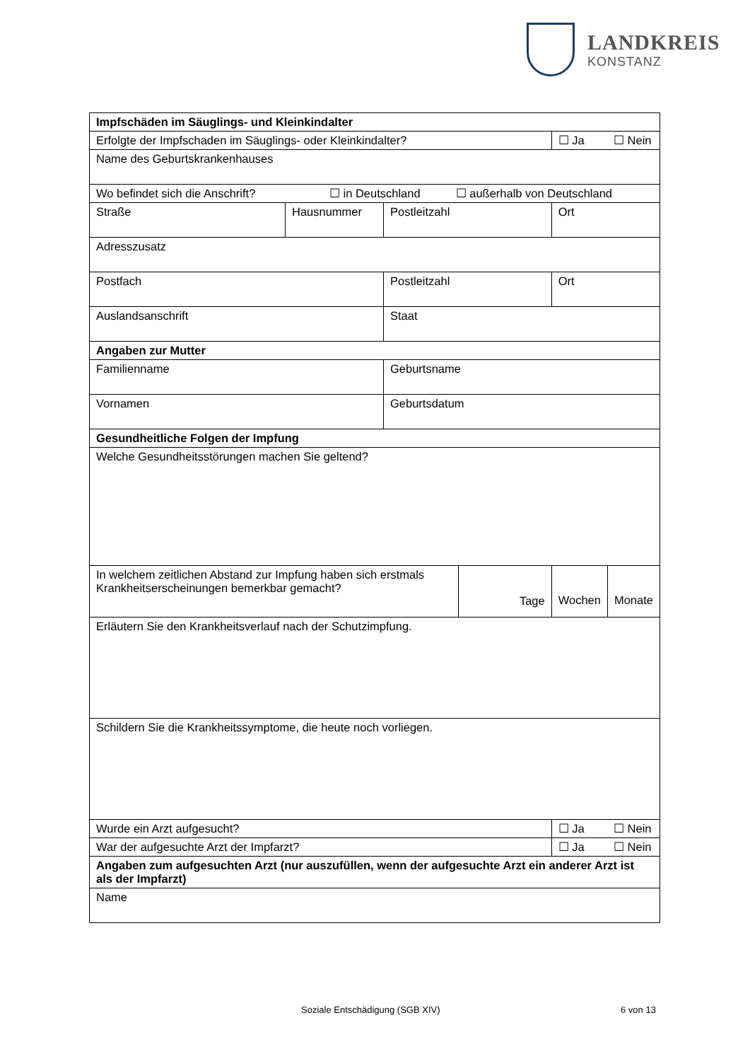LANDKREIS
KONSTANZ
| Impfschäden im Säuglings- und Kleinkindalter | | | | |
| Erfolgte der Impfschaden im Säuglings- oder Kleinkindalter? | | | | ☐ Ja ☐ Nein |
| Name des Geburtskrankenhauses | | | | |
| Wo befindet sich die Anschrift? ☐ in Deutschland ☐ außerhalb von Deutschland | | | | |
| Straße | Hausnummer | Postleitzahl | | Ort |
| Adresszusatz | | | | |
| Postfach | | Postleitzahl | | Ort |
| Auslandsanschrift | | Staat | | |
| Angaben zur Mutter | | | | |
| Familienname | | Geburtsname | | |
| Vornamen | | Geburtsdatum | | |
| Gesundheitliche Folgen der Impfung | | | | |
| Welche Gesundheitsstörungen machen Sie geltend? | | | | |
| In welchem zeitlichen Abstand zur Impfung haben sich erstmals Krankheitserscheinungen bemerkbar gemacht? | | | Tage | Wochen Monate |
| Erläutern Sie den Krankheitsverlauf nach der Schutzimpfung. | | | | |
| Schildern Sie die Krankheitssymptome, die heute noch vorliegen. | | | | |
| Wurde ein Arzt aufgesucht? | | | | ☐ Ja ☐ Nein |
| War der aufgesuchte Arzt der Impfarzt? | | | | ☐ Ja ☐ Nein |
| Angaben zum aufgesuchten Arzt (nur auszufüllen, wenn der aufgesuchte Arzt ein anderer Arzt ist als der Impfarzt) | | | | |
| Name | | | | |
Soziale Entschädigung (SGB XIV) 6 von 13